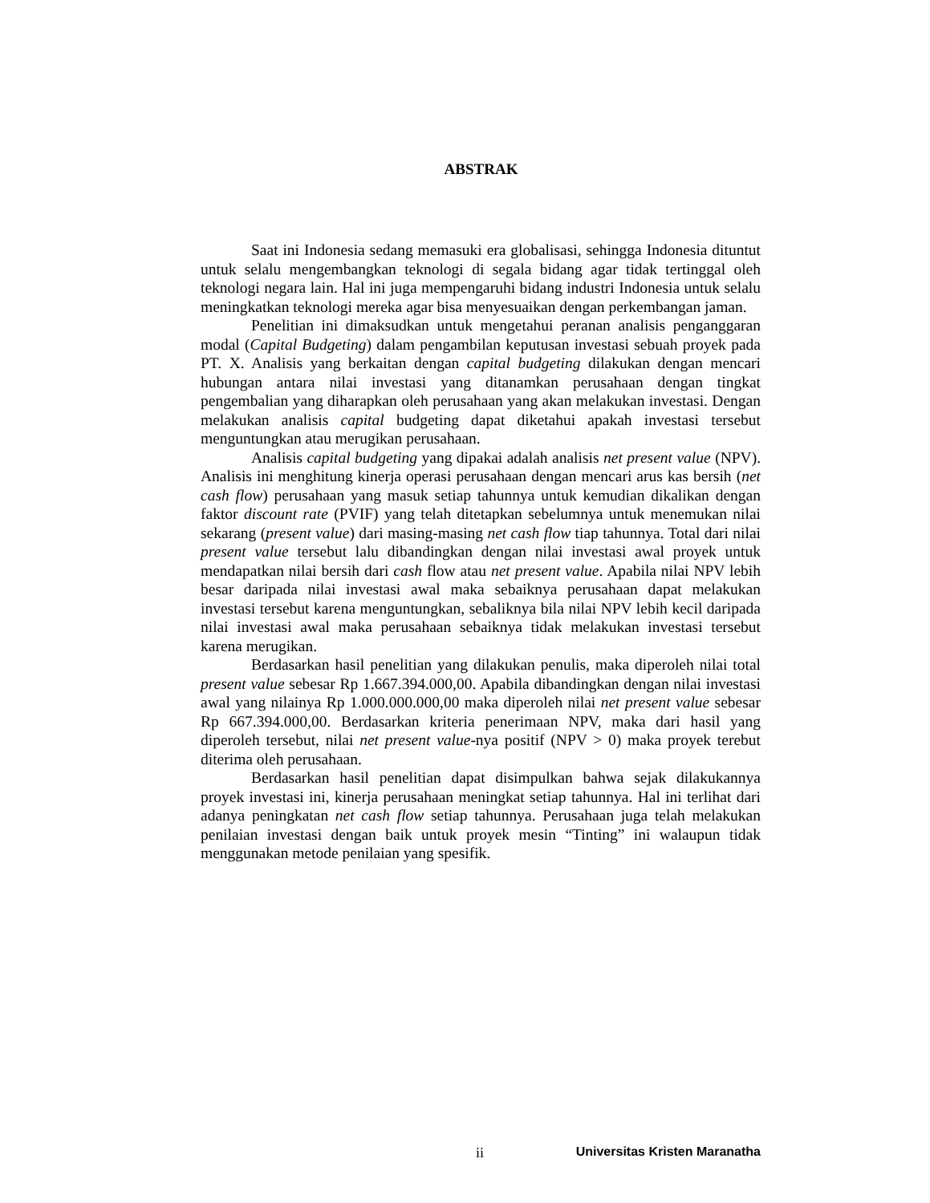ABSTRAK
Saat ini Indonesia sedang memasuki era globalisasi, sehingga Indonesia dituntut untuk selalu mengembangkan teknologi di segala bidang agar tidak tertinggal oleh teknologi negara lain. Hal ini juga mempengaruhi bidang industri Indonesia untuk selalu meningkatkan teknologi mereka agar bisa menyesuaikan dengan perkembangan jaman.
Penelitian ini dimaksudkan untuk mengetahui peranan analisis penganggaran modal (Capital Budgeting) dalam pengambilan keputusan investasi sebuah proyek pada PT. X. Analisis yang berkaitan dengan capital budgeting dilakukan dengan mencari hubungan antara nilai investasi yang ditanamkan perusahaan dengan tingkat pengembalian yang diharapkan oleh perusahaan yang akan melakukan investasi. Dengan melakukan analisis capital budgeting dapat diketahui apakah investasi tersebut menguntungkan atau merugikan perusahaan.
Analisis capital budgeting yang dipakai adalah analisis net present value (NPV). Analisis ini menghitung kinerja operasi perusahaan dengan mencari arus kas bersih (net cash flow) perusahaan yang masuk setiap tahunnya untuk kemudian dikalikan dengan faktor discount rate (PVIF) yang telah ditetapkan sebelumnya untuk menemukan nilai sekarang (present value) dari masing-masing net cash flow tiap tahunnya. Total dari nilai present value tersebut lalu dibandingkan dengan nilai investasi awal proyek untuk mendapatkan nilai bersih dari cash flow atau net present value. Apabila nilai NPV lebih besar daripada nilai investasi awal maka sebaiknya perusahaan dapat melakukan investasi tersebut karena menguntungkan, sebaliknya bila nilai NPV lebih kecil daripada nilai investasi awal maka perusahaan sebaiknya tidak melakukan investasi tersebut karena merugikan.
Berdasarkan hasil penelitian yang dilakukan penulis, maka diperoleh nilai total present value sebesar Rp 1.667.394.000,00. Apabila dibandingkan dengan nilai investasi awal yang nilainya Rp 1.000.000.000,00 maka diperoleh nilai net present value sebesar Rp 667.394.000,00. Berdasarkan kriteria penerimaan NPV, maka dari hasil yang diperoleh tersebut, nilai net present value-nya positif (NPV > 0) maka proyek terebut diterima oleh perusahaan.
Berdasarkan hasil penelitian dapat disimpulkan bahwa sejak dilakukannya proyek investasi ini, kinerja perusahaan meningkat setiap tahunnya. Hal ini terlihat dari adanya peningkatan net cash flow setiap tahunnya. Perusahaan juga telah melakukan penilaian investasi dengan baik untuk proyek mesin “Tinting” ini walaupun tidak menggunakan metode penilaian yang spesifik.
ii Universitas Kristen Maranatha